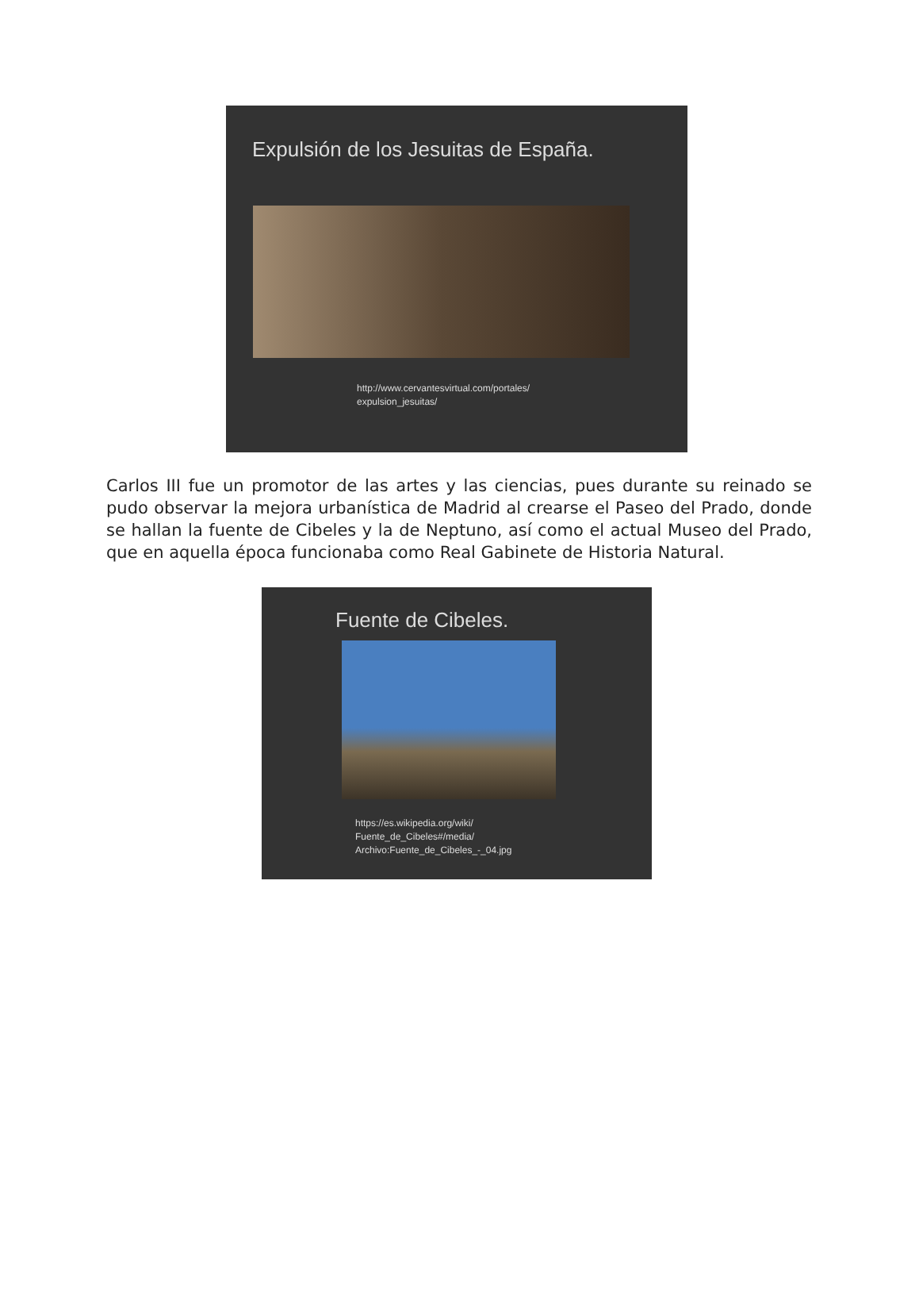Expulsión de los Jesuitas de España.
http://www.cervantesvirtual.com/portales/
expulsion_jesuitas/
Carlos III fue un promotor de las artes y las ciencias, pues durante su reinado se pudo observar la mejora urbanística de Madrid al crearse el Paseo del Prado, donde se hallan la fuente de Cibeles y la de Neptuno, así como el actual Museo del Prado, que en aquella época funcionaba como Real Gabinete de Historia Natural.
Fuente de Cibeles.
https://es.wikipedia.org/wiki/
Fuente_de_Cibeles#/media/
Archivo:Fuente_de_Cibeles_-_04.jpg